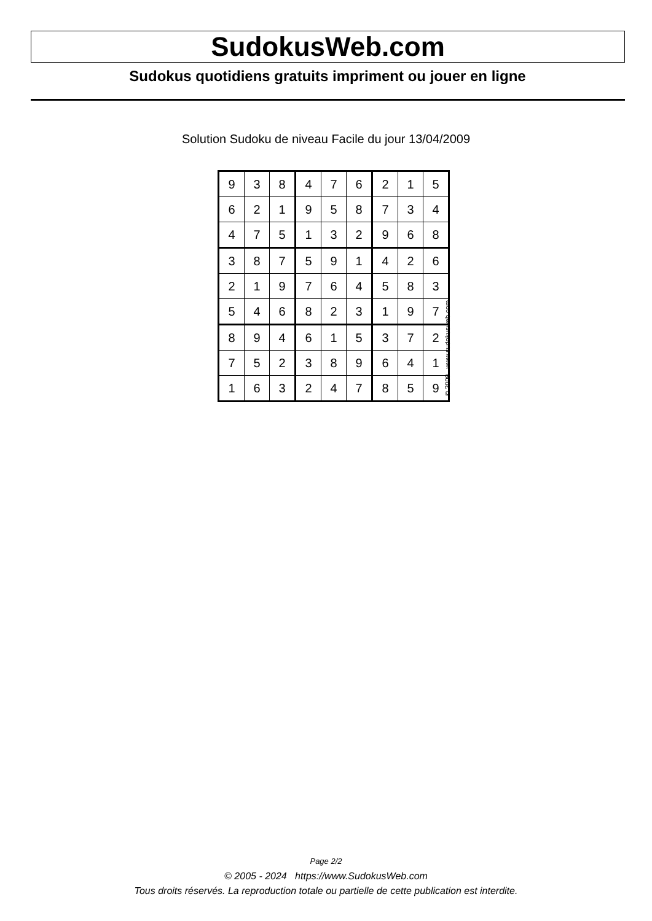SudokusWeb.com
Sudokus quotidiens gratuits impriment ou jouer en ligne
Solution Sudoku de niveau Facile du jour 13/04/2009
| 9 | 3 | 8 | 4 | 7 | 6 | 2 | 1 | 5 |
| 6 | 2 | 1 | 9 | 5 | 8 | 7 | 3 | 4 |
| 4 | 7 | 5 | 1 | 3 | 2 | 9 | 6 | 8 |
| 3 | 8 | 7 | 5 | 9 | 1 | 4 | 2 | 6 |
| 2 | 1 | 9 | 7 | 6 | 4 | 5 | 8 | 3 |
| 5 | 4 | 6 | 8 | 2 | 3 | 1 | 9 | 7 |
| 8 | 9 | 4 | 6 | 1 | 5 | 3 | 7 | 2 |
| 7 | 5 | 2 | 3 | 8 | 9 | 6 | 4 | 1 |
| 1 | 6 | 3 | 2 | 4 | 7 | 8 | 5 | 9 |
© 2009 www.sudokusweb.com
Page 2/2
© 2005 - 2024 https://www.SudokusWeb.com
Tous droits réservés. La reproduction totale ou partielle de cette publication est interdite.